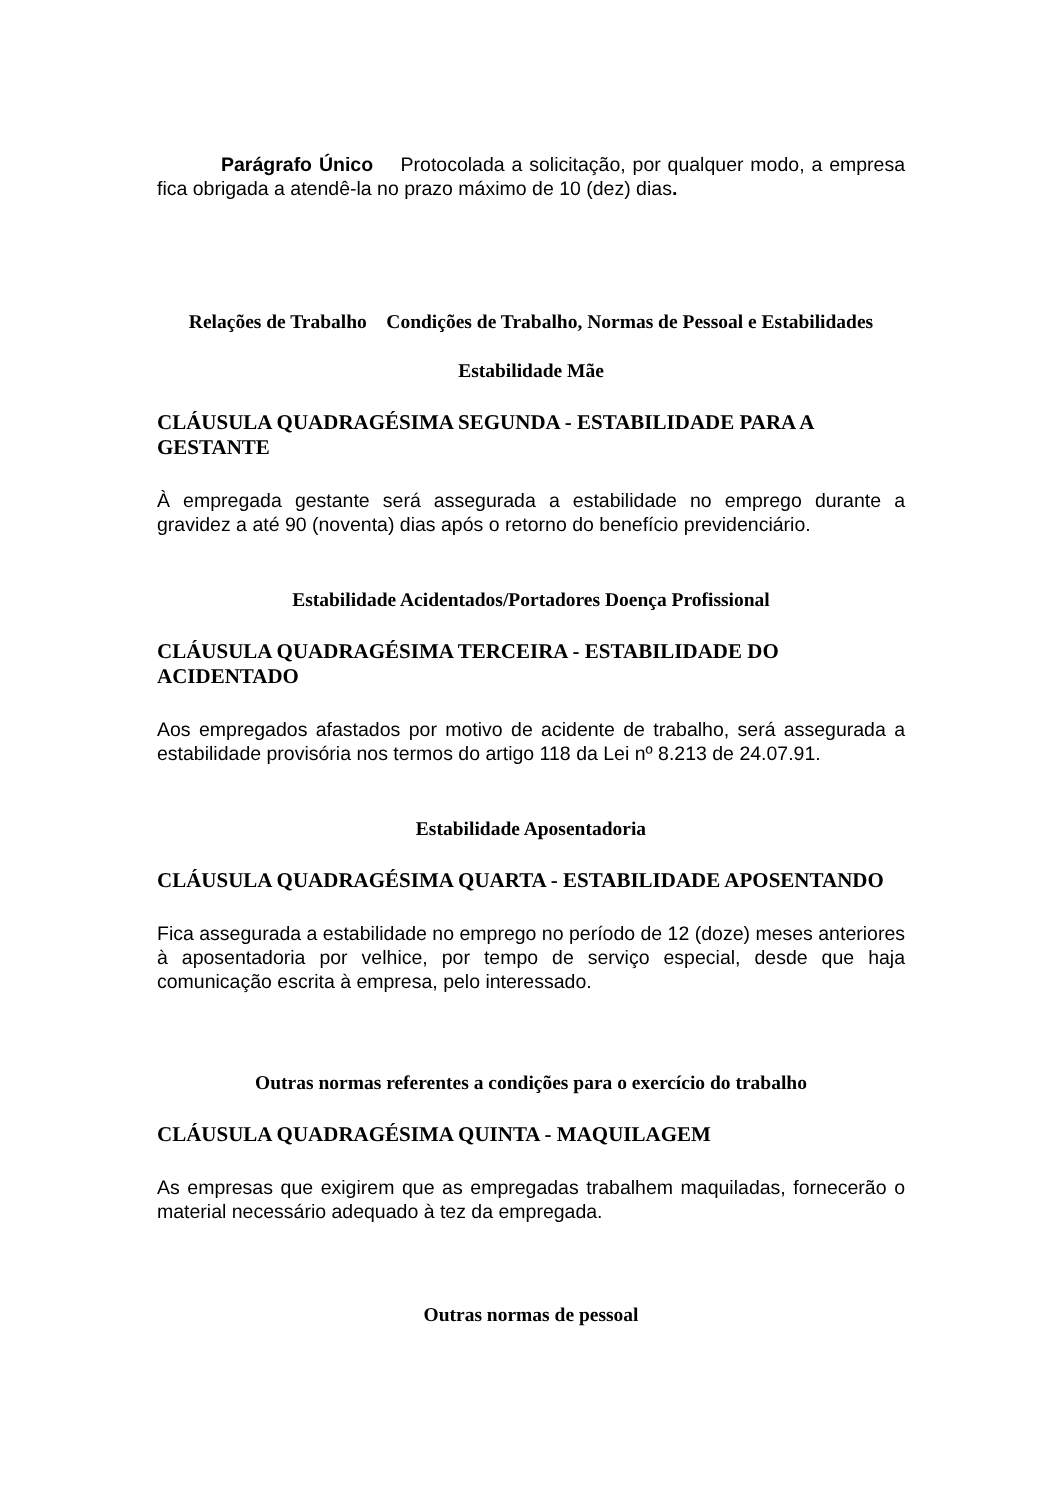Parágrafo Único Protocolada a solicitação, por qualquer modo, a empresa fica obrigada a atendê-la no prazo máximo de 10 (dez) dias.
Relações de Trabalho Condições de Trabalho, Normas de Pessoal e Estabilidades
Estabilidade Mãe
CLÁUSULA QUADRAGÉSIMA SEGUNDA - ESTABILIDADE PARA A GESTANTE
À empregada gestante será assegurada a estabilidade no emprego durante a gravidez a até 90 (noventa) dias após o retorno do benefício previdenciário.
Estabilidade Acidentados/Portadores Doença Profissional
CLÁUSULA QUADRAGÉSIMA TERCEIRA - ESTABILIDADE DO ACIDENTADO
Aos empregados afastados por motivo de acidente de trabalho, será assegurada a estabilidade provisória nos termos do artigo 118 da Lei nº 8.213 de 24.07.91.
Estabilidade Aposentadoria
CLÁUSULA QUADRAGÉSIMA QUARTA - ESTABILIDADE APOSENTANDO
Fica assegurada a estabilidade no emprego no período de 12 (doze) meses anteriores à aposentadoria por velhice, por tempo de serviço especial, desde que haja comunicação escrita à empresa, pelo interessado.
Outras normas referentes a condições para o exercício do trabalho
CLÁUSULA QUADRAGÉSIMA QUINTA - MAQUILAGEM
As empresas que exigirem que as empregadas trabalhem maquiladas, fornecerão o material necessário adequado à tez da empregada.
Outras normas de pessoal